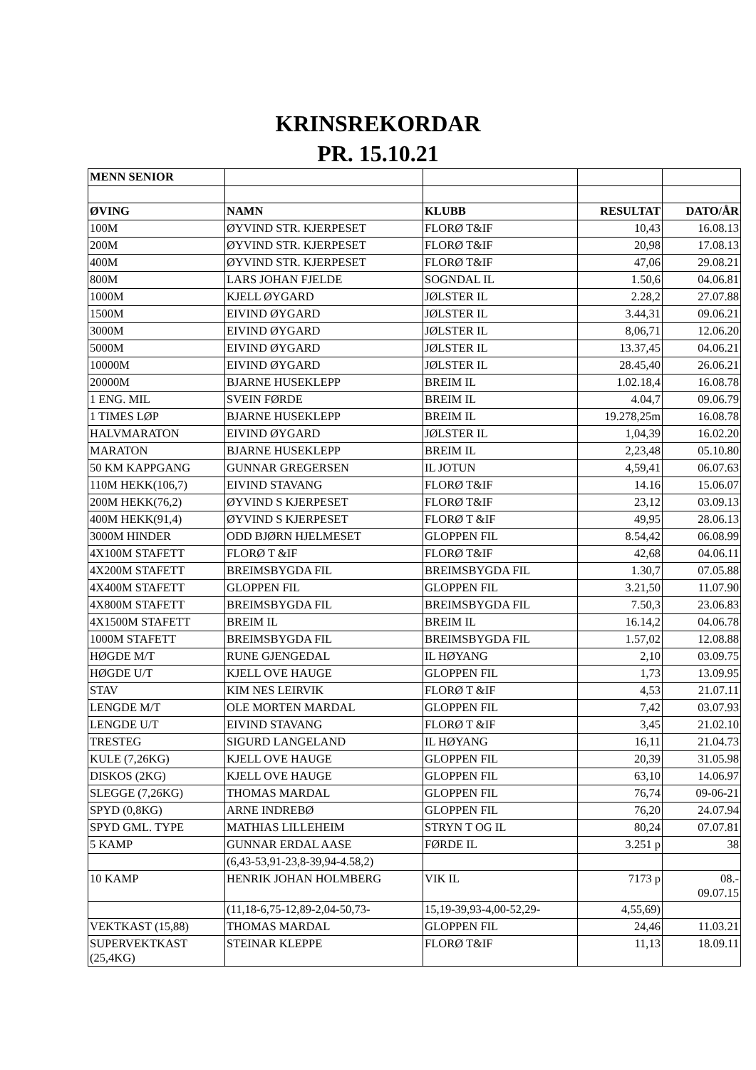KRINSREKORDAR
PR. 15.10.21
| MENN SENIOR | | | | |
| ØVING | NAMN | KLUBB | RESULTAT | DATO/ÅR |
| 100M | ØYVIND STR. KJERPESET | FLORØ T&IF | 10,43 | 16.08.13 |
| 200M | ØYVIND STR. KJERPESET | FLORØ T&IF | 20,98 | 17.08.13 |
| 400M | ØYVIND STR. KJERPESET | FLORØ T&IF | 47,06 | 29.08.21 |
| 800M | LARS JOHAN FJELDE | SOGNDAL IL | 1.50,6 | 04.06.81 |
| 1000M | KJELL ØYGARD | JØLSTER IL | 2.28,2 | 27.07.88 |
| 1500M | EIVIND ØYGARD | JØLSTER IL | 3.44,31 | 09.06.21 |
| 3000M | EIVIND ØYGARD | JØLSTER IL | 8,06,71 | 12.06.20 |
| 5000M | EIVIND ØYGARD | JØLSTER IL | 13.37,45 | 04.06.21 |
| 10000M | EIVIND ØYGARD | JØLSTER IL | 28.45,40 | 26.06.21 |
| 20000M | BJARNE HUSEKLEPP | BREIM IL | 1.02.18,4 | 16.08.78 |
| 1 ENG. MIL | SVEIN FØRDE | BREIM IL | 4.04,7 | 09.06.79 |
| 1 TIMES LØP | BJARNE HUSEKLEPP | BREIM IL | 19.278,25m | 16.08.78 |
| HALVMARATON | EIVIND ØYGARD | JØLSTER IL | 1,04,39 | 16.02.20 |
| MARATON | BJARNE HUSEKLEPP | BREIM IL | 2,23,48 | 05.10.80 |
| 50 KM KAPPGANG | GUNNAR GREGERSEN | IL JOTUN | 4,59,41 | 06.07.63 |
| 110M HEKK(106,7) | EIVIND STAVANG | FLORØ T&IF | 14.16 | 15.06.07 |
| 200M HEKK(76,2) | ØYVIND S KJERPESET | FLORØ T&IF | 23,12 | 03.09.13 |
| 400M HEKK(91,4) | ØYVIND S KJERPESET | FLORØ T &IF | 49,95 | 28.06.13 |
| 3000M HINDER | ODD BJØRN HJELMESET | GLOPPEN FIL | 8.54,42 | 06.08.99 |
| 4X100M STAFETT | FLORØ T &IF | FLORØ T&IF | 42,68 | 04.06.11 |
| 4X200M STAFETT | BREIMSBYGDA FIL | BREIMSBYGDA FIL | 1.30,7 | 07.05.88 |
| 4X400M STAFETT | GLOPPEN FIL | GLOPPEN FIL | 3.21,50 | 11.07.90 |
| 4X800M STAFETT | BREIMSBYGDA FIL | BREIMSBYGDA FIL | 7.50,3 | 23.06.83 |
| 4X1500M STAFETT | BREIM IL | BREIM IL | 16.14,2 | 04.06.78 |
| 1000M STAFETT | BREIMSBYGDA FIL | BREIMSBYGDA FIL | 1.57,02 | 12.08.88 |
| HØGDE M/T | RUNE GJENGEDAL | IL HØYANG | 2,10 | 03.09.75 |
| HØGDE U/T | KJELL OVE HAUGE | GLOPPEN FIL | 1,73 | 13.09.95 |
| STAV | KIM NES LEIRVIK | FLORØ T &IF | 4,53 | 21.07.11 |
| LENGDE M/T | OLE MORTEN MARDAL | GLOPPEN FIL | 7,42 | 03.07.93 |
| LENGDE U/T | EIVIND STAVANG | FLORØ T &IF | 3,45 | 21.02.10 |
| TRESTEG | SIGURD LANGELAND | IL HØYANG | 16,11 | 21.04.73 |
| KULE (7,26KG) | KJELL OVE HAUGE | GLOPPEN FIL | 20,39 | 31.05.98 |
| DISKOS (2KG) | KJELL OVE HAUGE | GLOPPEN FIL | 63,10 | 14.06.97 |
| SLEGGE (7,26KG) | THOMAS MARDAL | GLOPPEN FIL | 76,74 | 09-06-21 |
| SPYD (0,8KG) | ARNE INDREBØ | GLOPPEN FIL | 76,20 | 24.07.94 |
| SPYD GML. TYPE | MATHIAS LILLEHEIM | STRYN T OG IL | 80,24 | 07.07.81 |
| 5 KAMP | GUNNAR ERDAL AASE | FØRDE IL | 3.251 p | 38 |
| | (6,43-53,91-23,8-39,94-4.58,2) | | | |
| 10 KAMP | HENRIK JOHAN HOLMBERG | VIK IL | 7173 p | 08.- 09.07.15 |
| | (11,18-6,75-12,89-2,04-50,73- | 15,19-39,93-4,00-52,29- | 4,55,69) | |
| VEKTKAST (15,88) | THOMAS MARDAL | GLOPPEN FIL | 24,46 | 11.03.21 |
| SUPERVEKTKAST (25,4KG) | STEINAR KLEPPE | FLORØ T&IF | 11,13 | 18.09.11 |